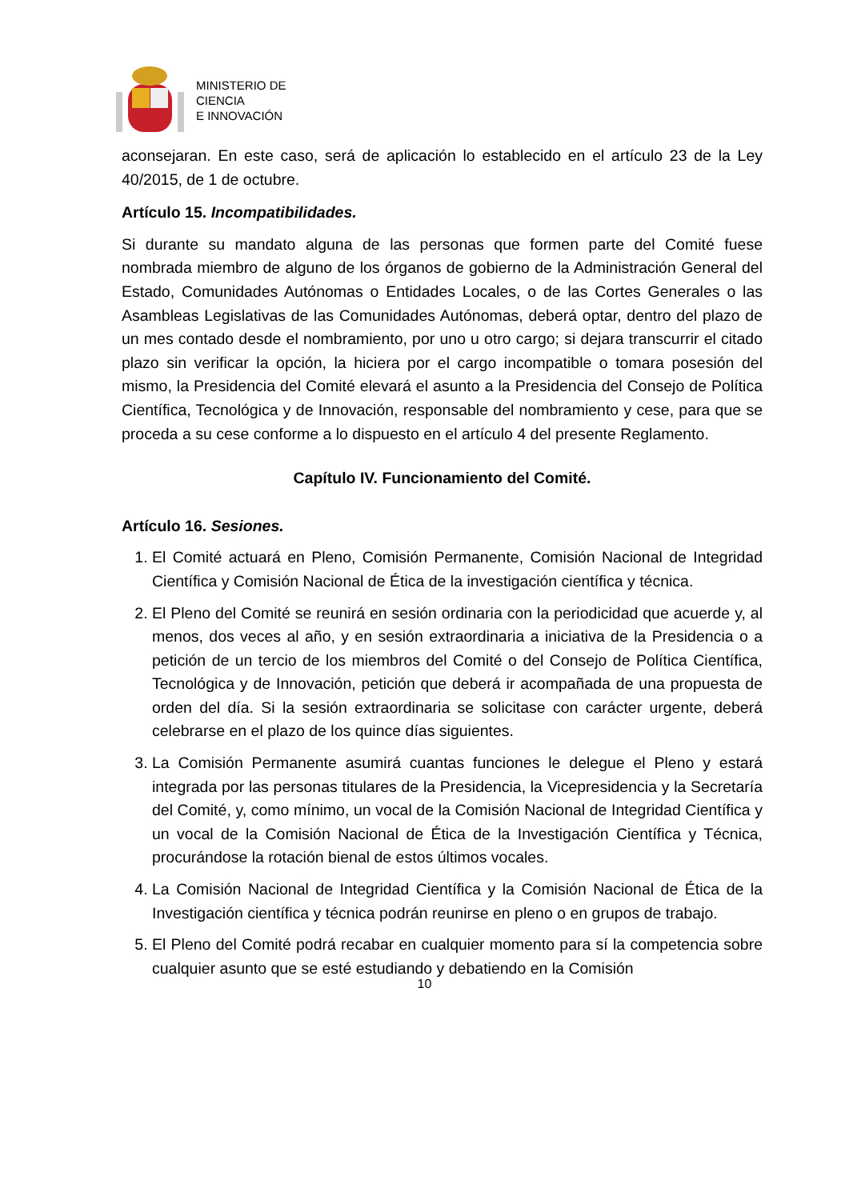MINISTERIO DE
CIENCIA
E INNOVACIÓN
aconsejaran. En este caso, será de aplicación lo establecido en el artículo 23 de la Ley 40/2015, de 1 de octubre.
Artículo 15. Incompatibilidades.
Si durante su mandato alguna de las personas que formen parte del Comité fuese nombrada miembro de alguno de los órganos de gobierno de la Administración General del Estado, Comunidades Autónomas o Entidades Locales, o de las Cortes Generales o las Asambleas Legislativas de las Comunidades Autónomas, deberá optar, dentro del plazo de un mes contado desde el nombramiento, por uno u otro cargo; si dejara transcurrir el citado plazo sin verificar la opción, la hiciera por el cargo incompatible o tomara posesión del mismo, la Presidencia del Comité elevará el asunto a la Presidencia del Consejo de Política Científica, Tecnológica y de Innovación, responsable del nombramiento y cese, para que se proceda a su cese conforme a lo dispuesto en el artículo 4 del presente Reglamento.
Capítulo IV. Funcionamiento del Comité.
Artículo 16. Sesiones.
1. El Comité actuará en Pleno, Comisión Permanente, Comisión Nacional de Integridad Científica y Comisión Nacional de Ética de la investigación científica y técnica.
2. El Pleno del Comité se reunirá en sesión ordinaria con la periodicidad que acuerde y, al menos, dos veces al año, y en sesión extraordinaria a iniciativa de la Presidencia o a petición de un tercio de los miembros del Comité o del Consejo de Política Científica, Tecnológica y de Innovación, petición que deberá ir acompañada de una propuesta de orden del día. Si la sesión extraordinaria se solicitase con carácter urgente, deberá celebrarse en el plazo de los quince días siguientes.
3. La Comisión Permanente asumirá cuantas funciones le delegue el Pleno y estará integrada por las personas titulares de la Presidencia, la Vicepresidencia y la Secretaría del Comité, y, como mínimo, un vocal de la Comisión Nacional de Integridad Científica y un vocal de la Comisión Nacional de Ética de la Investigación Científica y Técnica, procurándose la rotación bienal de estos últimos vocales.
4. La Comisión Nacional de Integridad Científica y la Comisión Nacional de Ética de la Investigación científica y técnica podrán reunirse en pleno o en grupos de trabajo.
5. El Pleno del Comité podrá recabar en cualquier momento para sí la competencia sobre cualquier asunto que se esté estudiando y debatiendo en la Comisión
10